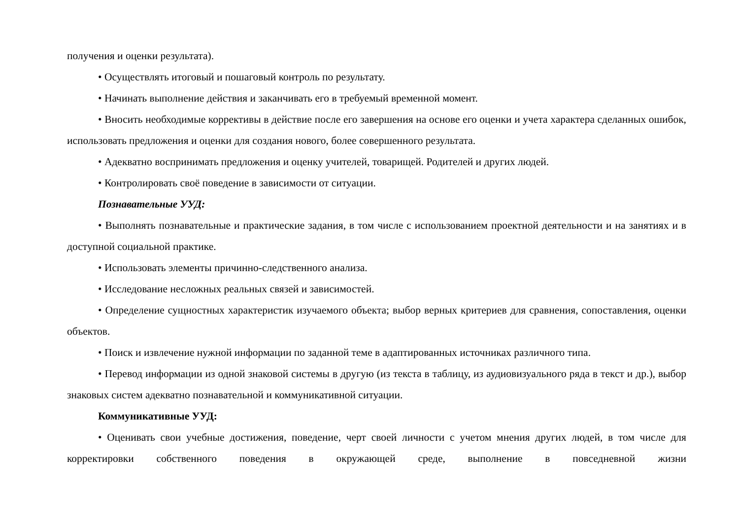получения и оценки результата).
• Осуществлять итоговый и пошаговый контроль по результату.
• Начинать выполнение действия и заканчивать его в требуемый временной момент.
• Вносить необходимые коррективы в действие после его завершения на основе его оценки и учета характера сделанных ошибок, использовать предложения и оценки для создания нового, более совершенного результата.
• Адекватно воспринимать предложения и оценку учителей, товарищей. Родителей и других людей.
• Контролировать своё поведение в зависимости от ситуации.
Познавательные УУД:
• Выполнять познавательные и практические задания, в том числе с использованием проектной деятельности и на занятиях и в доступной социальной практике.
• Использовать элементы причинно-следственного анализа.
• Исследование несложных реальных связей и зависимостей.
• Определение сущностных характеристик изучаемого объекта; выбор верных критериев для сравнения, сопоставления, оценки объектов.
• Поиск и извлечение нужной информации по заданной теме в адаптированных источниках различного типа.
• Перевод информации из одной знаковой системы в другую (из текста в таблицу, из аудиовизуального ряда в текст и др.), выбор знаковых систем адекватно познавательной и коммуникативной ситуации.
Коммуникативные УУД:
• Оценивать свои учебные достижения, поведение, черт своей личности с учетом мнения других людей, в том числе для корректировки собственного поведения в окружающей среде, выполнение в повседневной жизни